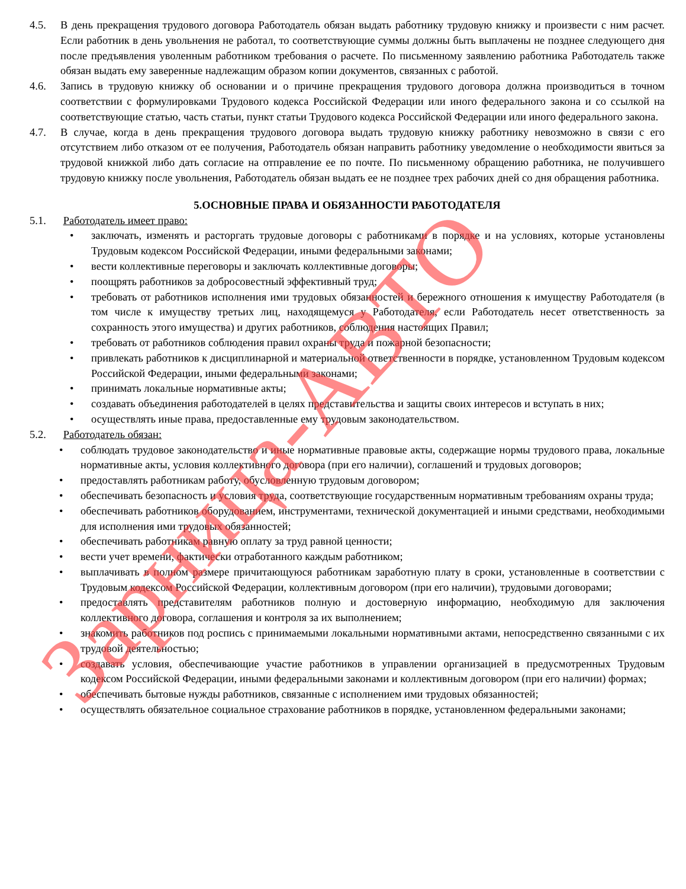4.5. В день прекращения трудового договора Работодатель обязан выдать работнику трудовую книжку и произвести с ним расчет. Если работник в день увольнения не работал, то соответствующие суммы должны быть выплачены не позднее следующего дня после предъявления уволенным работником требования о расчете. По письменному заявлению работника Работодатель также обязан выдать ему заверенные надлежащим образом копии документов, связанных с работой.
4.6. Запись в трудовую книжку об основании и о причине прекращения трудового договора должна производиться в точном соответствии с формулировками Трудового кодекса Российской Федерации или иного федерального закона и со ссылкой на соответствующие статью, часть статьи, пункт статьи Трудового кодекса Российской Федерации или иного федерального закона.
4.7. В случае, когда в день прекращения трудового договора выдать трудовую книжку работнику невозможно в связи с его отсутствием либо отказом от ее получения, Работодатель обязан направить работнику уведомление о необходимости явиться за трудовой книжкой либо дать согласие на отправление ее по почте. По письменному обращению работника, не получившего трудовую книжку после увольнения, Работодатель обязан выдать ее не позднее трех рабочих дней со дня обращения работника.
5.ОСНОВНЫЕ ПРАВА И ОБЯЗАННОСТИ РАБОТОДАТЕЛЯ
5.1. Работодатель имеет право:
• заключать, изменять и расторгать трудовые договоры с работниками в порядке и на условиях, которые установлены Трудовым кодексом Российской Федерации, иными федеральными законами;
• вести коллективные переговоры и заключать коллективные договоры;
• поощрять работников за добросовестный эффективный труд;
• требовать от работников исполнения ими трудовых обязанностей и бережного отношения к имуществу Работодателя (в том числе к имуществу третьих лиц, находящемуся у Работодателя, если Работодатель несет ответственность за сохранность этого имущества) и других работников, соблюдения настоящих Правил;
• требовать от работников соблюдения правил охраны труда и пожарной безопасности;
• привлекать работников к дисциплинарной и материальной ответственности в порядке, установленном Трудовым кодексом Российской Федерации, иными федеральными законами;
• принимать локальные нормативные акты;
• создавать объединения работодателей в целях представительства и защиты своих интересов и вступать в них;
• осуществлять иные права, предоставленные ему трудовым законодательством.
5.2. Работодатель обязан:
• соблюдать трудовое законодательство и иные нормативные правовые акты, содержащие нормы трудового права, локальные нормативные акты, условия коллективного договора (при его наличии), соглашений и трудовых договоров;
• предоставлять работникам работу, обусловленную трудовым договором;
• обеспечивать безопасность и условия труда, соответствующие государственным нормативным требованиям охраны труда;
• обеспечивать работников оборудованием, инструментами, технической документацией и иными средствами, необходимыми для исполнения ими трудовых обязанностей;
• обеспечивать работникам равную оплату за труд равной ценности;
• вести учет времени, фактически отработанного каждым работником;
• выплачивать в полном размере причитающуюся работникам заработную плату в сроки, установленные в соответствии с Трудовым кодексом Российской Федерации, коллективным договором (при его наличии), трудовыми договорами;
• предоставлять представителям работников полную и достоверную информацию, необходимую для заключения коллективного договора, соглашения и контроля за их выполнением;
• знакомить работников под роспись с принимаемыми локальными нормативными актами, непосредственно связанными с их трудовой деятельностью;
• создавать условия, обеспечивающие участие работников в управлении организацией в предусмотренных Трудовым кодексом Российской Федерации, иными федеральными законами и коллективным договором (при его наличии) формах;
• обеспечивать бытовые нужды работников, связанные с исполнением ими трудовых обязанностей;
• осуществлять обязательное социальное страхование работников в порядке, установленном федеральными законами;
Зарница-АВТО